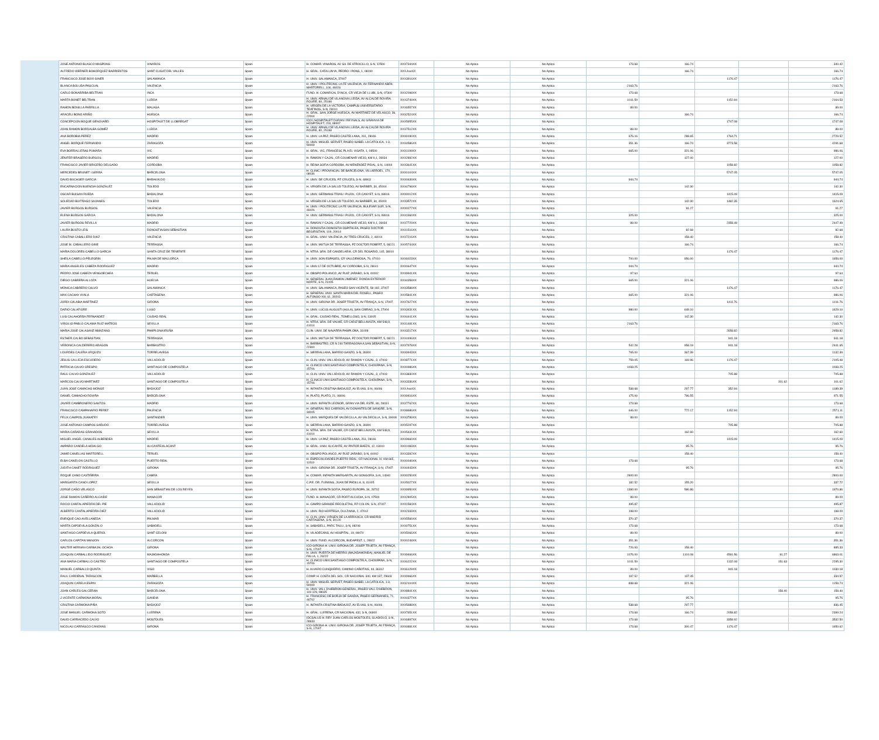| JOSE ANTONIO BLASCO MASPONS | VINAROS | Spain | H. COMAR. VINAROS, AV GIL DE ATROCILLO, S-N, 12500 | XXX7344XX | No Aplica | No Aplica | 173.68 | 166.74 | | | 340.42 |
| ALFREDO WERNER BOHORQUEZ BARRIENTOS | SANT CUGAT DEL VALLES | Spain | H. GRAL. CATALUNYA, PEDRO I PONS, 1, 08190 | XXX AxeXX | No Aplica | No Aplica | | 166.74 | | | 166.74 |
| FRANCISCO JOSE BOIX GINER | SALAMANCA | Spain | H. UNIV. SALAMANCA, 37007 | XXX3916XX | No Aplica | No Aplica | | | 1176.47 | | 1176.47 |
| BLANCA BOLUDA PASCUAL | VALENCIA | Spain | H. UNIV. I POLITECNIC LA FE VALENCIA, AV FERNANDO ABRIL MARTORELL, 106, 46026 | | No Aplica | No Aplica | 2163.76 | | | | 2163.76 |
| CARLO BONARRIBA BELTRAN | INCA | Spain | FUND. H. COMARCAL D'INCA, CR VIEJA DE LLUBI, S-N, 07300 | XXX2098XX | No Aplica | No Aplica | 173.68 | | | | 173.68 |
| MARTA BONET BELTRAN | LLEIDA | Spain | H. UNIV. ARNAU DE VILANOVA LLEIDA, AV ALCALDE ROVIRA ROURE, 80, 25198 | XXX3749XX | No Aplica | No Aplica | 1011.59 | | 1152.94 | | 2164.53 |
| RAMON BONILLA PARRILLA | MALAGA | Spain | H. VIRGEN DE LA VICTORIA, CAMPUS UNIVERSITARIO TEATINOS, S-N, 29010 | XXX6557XX | No Aplica | No Aplica | 89.00 | | | | 89.00 |
| ARACELI BONO ARIÑO | HUESCA | Spain | H. GRAL. SAN JORGE HUESCA, AV MARTINEZ DE VELASCO, 36, 22004 | XXX2524XX | No Aplica | No Aplica | | 166.74 | | | 166.74 |
| CONCEPCION BOQUE GENOVARD | HOSPITALET DE LLOBREGAT | Spain | ICO L'HOSPITALET DURAN I REYNALS, AV GRANVIA DE HOSPITALET, 203, 08907 | XXX5955XX | No Aplica | No Aplica | | | 1747.08 | | 1747.08 |
| JOAN RAMON BORDALBA GOMEZ | LLEIDA | Spain | H. UNIV. ARNAU DE VILANOVA LLEIDA, AV ALCALDE ROVIRA ROURE, 80, 25198 | XXX7512XX | No Aplica | No Aplica | 89.00 | | | | 89.00 |
| ANA BOROBIA PEREZ | MADRID | Spain | H. UNIV. LA PAZ, PASEO CASTELLANA, 261, 28046 | XXX9190XX | No Aplica | No Aplica | 676.16 | 288.65 | 1764.71 | | 2729.52 |
| ANGEL BORQUE FERNANDO | ZARAGOZA | Spain | H. UNIV. MIGUEL SERVET, PASEO ISABEL LA CATOLICA, 1-3, 50009 | XXX4586XX | No Aplica | No Aplica | 351.36 | 166.74 | 3773.58 | | 4291.68 |
| EVA BORRALLERAS PUMARA | VIC | Spain | H. GRAL. VIC, FRANCESC PLA EL VIGATA, 1, 08500 | XXX1199XX | No Aplica | No Aplica | 665.00 | 321.06 | | | 986.06 |
| JENIFER BRASERO BURGOS | MADRID | Spain | H. RAMON Y CAJAL, CR COLMENAR VIEJO, KM 9,1, 28034 | XXX2892XX | No Aplica | No Aplica | | 127.00 | | | 127.00 |
| FRANCISCO JAVIER BRICEÑO DELGADO | CORDOBA | Spain | H. REINA SOFIA CORDOBA, AV MENENDEZ PIDAL, S-N, 14004 | XXX3641XX | No Aplica | No Aplica | | | 1058.82 | | 1058.82 |
| MERCEDES BRUNET I SERRA | BARCELONA | Spain | H. CLINIC I PROVINCIAL DE BARCELONA, VILLARROEL, 170, 08036 | XXX0104XX | No Aplica | No Aplica | | | 5747.05 | | 5747.05 |
| DAVID BUCHSER GARCIA | BARAKALDO | Spain | H. UNIV. DE CRUCES, PZ CRUCES, S-N, 48903 | XXX0639XX | No Aplica | No Aplica | 944.74 | | | | 944.74 |
| ENCARNACION BUENDIA GONZALEZ | TOLEDO | Spain | H. VIRGEN DE LA SALUD TOLEDO, AV BARBER, 30, 45004 | XXX4798XX | No Aplica | No Aplica | | 142.30 | | | 142.30 |
| OSCAR BUISAN RUEDA | BADALONA | Spain | H. UNIV. GERMANS TRIAS I PUJOL, CR CANYET, S-N, 08916 | XXX0012XX | No Aplica | No Aplica | | | 1415.09 | | 1415.09 |
| SOLEDAD BUITRAGO SIVIANES | TOLEDO | Spain | H. VIRGEN DE LA SALUD TOLEDO, AV BARBER, 30, 45004 | XXX3572XX | No Aplica | No Aplica | | 142.30 | 1482.35 | | 1624.65 |
| JAVIER BURGOS BURGOS | VALENCIA | Spain | H. UNIV. I POLITECNIC LA FE VALENCIA, BULEVAR SUR, S-N, 46026 | XXX0277XX | No Aplica | No Aplica | | 91.27 | | | 91.27 |
| ELENA BURGOS GARCIA | BADALONA | Spain | H. UNIV. GERMANS TRIAS I PUJOL, CR CANYET, S-N, 08916 | XXX1960XX | No Aplica | No Aplica | 325.00 | | | | 325.00 |
| JAVIER BURGOS REVILLA | MADRID | Spain | H. RAMON Y CAJAL, CR COLMENAR VIEJO, KM 9,1, 28034 | XXX7729XX | No Aplica | No Aplica | 89.00 | | 2358.49 | | 2447.49 |
| LAURA BUSTO LEIS | DONOSTIA/SAN SEBASTIAN | Spain | H. DONOSTIA-DONOSTIA OSPITALEA, PASEO DOCTOR BEGIRISTAIN, 109, 20014 | XXX1516XX | No Aplica | No Aplica | | 82.68 | | | 82.68 |
| CRISTINA CABALLERO DIAZ | VALENCIA | Spain | H. GRAL. UNIV. VALENCIA, AV TRES CRUCES, 2, 46014 | XXX7216XX | No Aplica | No Aplica | | 158.40 | | | 158.40 |
| JOSE M. CABALLERO GINE | TERRASSA | Spain | H. UNIV. MUTUA DE TERRASSA, PZ DOCTOR ROBERT, 5, 08221 | XXX5744XX | No Aplica | No Aplica | | 166.74 | | | 166.74 |
| MARIA DOLORES CABELLO GARCIA | SANTA CRUZ DE TENERIFE | Spain | H. NTRA. SRA. DE CANDELARIA, CR DEL ROSARIO, 145, 38010 | | No Aplica | No Aplica | | | 1176.47 | | 1176.47 |
| SHEILA CABELLO PELEGRIN | PALMA DE MALLORCA | Spain | H. UNIV. SON ESPASES, CR VALLDEMOSA, 79, 07010 | XXX6023XX | No Aplica | No Aplica | 700.00 | 956.00 | | | 1656.00 |
| MARIA ANGELES CABEZA RODRIGUEZ | MADRID | Spain | H. UNIV.12 DE OCTUBRE, AV CORDOBA, S-N, 28041 | XXX0647XX | No Aplica | No Aplica | 944.74 | | | | 944.74 |
| PEDRO JOSE CABEZA VENGOECHEA | TERUEL | Spain | H. OBISPO POLANCO, AV RUIZ JARABO, S-N, 44002 | XXX9941XX | No Aplica | No Aplica | 97.64 | | | | 97.64 |
| DIEGO CABRERA ALLOZA | HUELVA | Spain | H. GENERAL JUAN RAMON JIMENEZ, RONDA EXTERIOR NORTE, S-N, 21005 | XXX4358XX | No Aplica | No Aplica | 665.00 | 321.06 | | | 986.06 |
| MONICA CABRERO CALVO | SALAMANCA | Spain | H. UNIV. SALAMANCA, PASEO SAN VICENTE, 58-182, 37007 | XXX3588XX | No Aplica | No Aplica | | | 1176.47 | | 1176.47 |
| MAX CACHAY AYALA | CARTAGENA | Spain | H. GENERAL UNIV. SANTA MARIA DEL ROSELL, PASEO ALFONSO XIII, 61, 30203 | XXX5841XX | No Aplica | No Aplica | 665.00 | 321.06 | | | 986.06 |
| JORDI CALABIA MARTINEZ | GIRONA | Spain | H. UNIV. GIRONA DR. JOSEP TRUETA, AV FRANÇA, S-N, 17007 | XXX7627XX | No Aplica | No Aplica | | | 1411.76 | | 1411.76 |
| DARIO CALAFIORE | LUGO | Spain | H. UNIV. LUCUS AUGUSTI (HULA), SAN CIBRAO, S-N, 27004 | XXX3431XX | No Aplica | No Aplica | 980.00 | 649.10 | | | 1629.10 |
| LUIS CALAHORRA FERNANDEZ | CIUDAD REAL | Spain | H. GRAL. CIUDAD REAL, TOMELLOSO, S-N, 13005 | XXX4441XX | No Aplica | No Aplica | | 142.30 | | | 142.30 |
| VIRGILIO PABLO CALAMA RUIZ-MATEOS | SEVILLA | Spain | H. NTRA. SRA. DE VALME, CR CADIZ BELLAVISTA, KM 548,9, 41014 | XXX1481XX | No Aplica | No Aplica | 2163.76 | | | | 2163.76 |
| MARIA JOSE CALASANZ ABINZANO | PAMPLONA/IRUÑA | Spain | CLIN. UNIV. DE NAVARRA PAMPLONA, 31008 | XXX3217XX | No Aplica | No Aplica | | | 2658.82 | | 2658.82 |
| ESTHER CALBO SEBASTIAN | TERRASSA | Spain | H. UNIV. MUTUA DE TERRASSA, PZ DOCTOR ROBERT, 5, 08221 | XXX4496XX | No Aplica | No Aplica | | | 941.18 | | 941.18 |
| VERONICA CALDERERO ARAGON | BARBASTRO | Spain | H. BARBASTRO, CR N 240 TARRAGONA A SAN SEBASTIAN, S-N, 22300 | XXX7978XX | No Aplica | No Aplica | 542.28 | 958.19 | 941.18 | | 2441.65 |
| LOURDES CALERA URQUIZU | TORRELAVEGA | Spain | H. SIERRALLANA, BARRIO GANZO, S-N, 39300 | XXX9943XX | No Aplica | No Aplica | 765.00 | 367.39 | | | 1132.39 |
| JESUS CALLEJA ESCUDERO | VALLADOLID | Spain | H. CLIN. UNIV. VALLADOLID, AV RAMON Y CAJAL, 3, 47003 | XXX8771XX | No Aplica | No Aplica | 759.05 | 169.96 | 1176.47 | | 2105.48 |
| PATRICIA CALVO CRESPO | SANTIAGO DE COMPOSTELA | Spain | H. CLINICO UNIV.SANTIAGO COMPOSTELA, CHOUPANA, S-N, 15706 | XXX0986XX | No Aplica | No Aplica | 1033.25 | | | | 1033.25 |
| RAUL CALVO GONZALEZ | VALLADOLID | Spain | H. CLIN. UNIV. VALLADOLID, AV RAMON Y CAJAL, 3, 47003 | XXX3830XX | No Aplica | No Aplica | | | 705.88 | | 705.88 |
| MARCOS CALVO MARTINEZ | SANTIAGO DE COMPOSTELA | Spain | H. CLINICO UNIV.SANTIAGO COMPOSTELA, CHOUPANA, S-N, 15706 | XXX3336XX | No Aplica | No Aplica | | | | 101.62 | 101.62 |
| JUAN JOSE CAMACHO MONGE | BADAJOZ | Spain | H. INFANTA CRISTINA BADAJOZ, AV ELVAS, S-N, 06006 | XXX AxeXX | No Aplica | No Aplica | 538.68 | 297.77 | 352.94 | | 1189.39 |
| DANIEL CAMACHO ROVIRA | BARCELONA | Spain | H. PLATO, PLATO, 21, 08006 | XXX9416XX | No Aplica | No Aplica | 175.00 | 796.55 | | | 971.55 |
| JAVIER CAMBRONERO SANTOS | MADRID | Spain | H. UNIV. INFANTA LEONOR, GRAN VIA DEL ESTE, 80, 28031 | XXX7762XX | No Aplica | No Aplica | 173.68 | | | | 173.68 |
| FRANCISCO CAMPANARIO PEREZ | PALENCIA | Spain | H. GENERAL RIO CARRION, AV DONANTES DE SANGRE, S-N, 34005 | XXX8686XX | No Aplica | No Aplica | 646.00 | 772.17 | 1152.94 | | 2571.11 |
| FELIX CAMPOS JUANATEY | SANTANDER | Spain | H. UNIV. MARQUES DE VALDECILLA, AV VALDECILLA, S-N, 39008 | XXX3789XX | No Aplica | No Aplica | 89.00 | | | | 89.00 |
| JOSE ANTONIO CAMPOS SAÑUDO | TORRELAVEGA | Spain | H. SIERRALLANA, BARRIO GANZO, S-N, 39300 | XXX5297XX | No Aplica | No Aplica | | | 705.88 | | 705.88 |
| MARIA CAÑADAS GRANADOS | SEVILLA | Spain | H. NTRA. SRA. DE VALME, CR CADIZ BELLAVISTA, KM 548,9, 41014 | XXX5431XX | No Aplica | No Aplica | | 162.60 | | | 162.60 |
| MIGUEL ANGEL CANALES ALBENDEA | MADRID | Spain | H. UNIV. LA PAZ, PASEO CASTELLANA, 261, 28046 | XXX9660XX | No Aplica | No Aplica | | | 1415.09 | | 1415.09 |
| AMPARO CANDELA HIDALGO | ALICANTE/ALACANT | Spain | H. GRAL. UNIV. ALICANTE, AV PINTOR BAEZA, 12, 03010 | XXX1083XX | No Aplica | No Aplica | | 95.76 | | | 95.76 |
| JAIME CANELLAS MARTORELL | TERUEL | Spain | H. OBISPO POLANCO, AV RUIZ JARABO, S-N, 44002 | XXX3392XX | No Aplica | No Aplica | | 158.40 | | | 158.40 |
| ELBA CANELON CASTILLO | PUERTO REAL | Spain | H. ESPECIALIDADES PUERTO REAL, CR NACIONAL IV, KM 665, 11510 | XXX0040XX | No Aplica | No Aplica | 173.68 | | | | 173.68 |
| JUDITH CANET RODRIGUEZ | GIRONA | Spain | H. UNIV. GIRONA DR. JOSEP TRUETA, AV FRANÇA, S-N, 17007 | XXX4443XX | No Aplica | No Aplica | | 95.76 | | | 95.76 |
| ROQUE CANO CASTIÑEIRA | CABRA | Spain | H. COMAR. INFANTA MARGARITA, AV GONGORA, S-N, 14940 | XXX0250XX | No Aplica | No Aplica | 2800.00 | | | | 2800.00 |
| MARGARITA CANO LOPEZ | SEVILLA | Spain | C.P.E. DR. FLEMING, JUAN DE PADILLA, 8, 41005 | XXX5027XX | No Aplica | No Aplica | 182.52 | 155.20 | | | 337.72 |
| JORGE CAÑO VELASCO | SAN SEBASTIAN DE LOS REYES | Spain | H. UNIV. INFANTA SOFIA, PASEO EUROPA, 34, 28702 | XXX9950XX | No Aplica | No Aplica | 1390.00 | 580.86 | | | 1970.86 |
| JOSE RAMON CAÑEIRO ALCAIDE | MANACOR | Spain | FUND. H. MANACOR, CR PORT ALCUDIA, S-N, 07500 | XXX2805XX | No Aplica | No Aplica | 89.00 | | | | 89.00 |
| ROCIO CANTALAPIEDRA DEL PIE | VALLADOLID | Spain | H. CAMPO GRANDE RECOLETAS, PZ COLON, S-N, 47007 | XXX1584XX | No Aplica | No Aplica | 495.87 | | | | 495.87 |
| ALBERTO CANTALAPIEDRA DIEZ | VALLADOLID | Spain | H. UNIV. RIO HORTEGA, DULZAINA, 2, 47012 | XXX2333XX | No Aplica | No Aplica | 198.00 | | | | 198.00 |
| ENRIQUE CAO AVELLANEDA | PALMAR | Spain | H. CLIN. UNIV. VIRGEN DE LA ARRIXACA, CR MADRID CARTAGENA, S-N, 30120 | XXX5560XX | No Aplica | No Aplica | 370.37 | | | | 370.37 |
| MARTA CAPDEVILA GONZALO | SABADELL | Spain | H. SABADELL, PARC TAULI, S-N, 08208 | XXX0751XX | No Aplica | No Aplica | 173.68 | | | | 173.68 |
| SANTIAGO CAPDEVILA QUEROL | SANT CELONI | Spain | H. VILADECANS, AV HOSPITAL, 19, 08470 | XXX5066XX | No Aplica | No Aplica | 89.00 | | | | 89.00 |
| CARLOS CAPITAN MANJON | ALCORCON | Spain | H. UNIV. FUND. ALCORCON, BUDAPEST, 1, 28922 | XXX0248XX | No Aplica | No Aplica | 351.36 | | | | 351.36 |
| WALTER HERNAN CARBAJAL OCHOA | GIRONA | Spain | ICO GIRONA-H. UNIV. GIRONA DR. JOSEP TRUETA, AV FRANÇA, S-N, 17007 | | No Aplica | No Aplica | 726.93 | 158.40 | | | 885.33 |
| JOAQUIN CARBALLIDO RODRIGUEZ | MAJADAHONDA | Spain | H. UNIV. PUERTA DE HIERRO (MAJADAHONDA), MANUEL DE FALLA, 1, 28222 | XXX9466XX | No Aplica | No Aplica | 1076.00 | 1104.08 | 4591.56 | 91.27 | 6863.01 |
| ANA MARIA CARBALLO CASTRO | SANTIAGO DE COMPOSTELA | Spain | H. CLINICO UNIV.SANTIAGO COMPOSTELA, CHOUPANA, S-N, 15706 | XXX6222XX | No Aplica | No Aplica | 1011.59 | | 1132.08 | 151.63 | 2295.30 |
| MANUEL CARBALLO QUINTA | VIGO | Spain | H. ALVARO CUNQUEIRO, CAMINO CAÑOTAIS, 44, 36312 | XXX6129XX | No Aplica | No Aplica | 89.00 | | 941.18 | | 1030.18 |
| RAUL CARDENAL TARASCON | MARBELLA | Spain | COMP. H. COSTA DEL SOL, CR NACIONAL 340, KM 187, 29603 | XXX0966XX | No Aplica | No Aplica | 197.52 | 137.45 | | | 334.97 |
| JOAQUIN CARELA ESPIN | ZARAGOZA | Spain | H. UNIV. MIGUEL SERVET, PASEO ISABEL LA CATOLICA, 1-3, 50009 | XXX2104XX | No Aplica | No Aplica | 838.68 | 321.06 | | | 1159.74 |
| JOAN CARLES GALCERAN | BARCELONA | Spain | H. UNIV. VALL D'HEBRON-GENERAL, PASEO VALL D'HEBRON, 119-129, 08035 | XXX8841XX | No Aplica | No Aplica | | | | 158.40 | 158.40 |
| J.VICENTE CARMONA MORAL | GANDIA | Spain | H. FRANCESC DE BORJA DE GANDIA, PASEO GERMANIES, 71, 46702 | XXX4377XX | No Aplica | No Aplica | | 95.76 | | | 95.76 |
| CRISTINA CARMONA PIÑA | BADAJOZ | Spain | H. INFANTA CRISTINA BADAJOZ, AV ELVAS, S-N, 06006 | XXX5688XX | No Aplica | No Aplica | 538.68 | 297.77 | | | 836.45 |
| JOSE MANUEL CARMONA SOTO | LLERENA | Spain | H. GRAL. LLERENA, CR NACIONAL 432, S-N, 06900 | XXX7651XX | No Aplica | No Aplica | 173.68 | 166.74 | 2058.82 | | 2399.24 |
| DAVID CARRACEDO CALVO | MOSTOLES | Spain | IDCSALUD H. REY JUAN CARLOS MOSTOLES, GLADIOLO, S-N, 28933 | XXX6897XX | No Aplica | No Aplica | 173.68 | | 3358.92 | | 3532.50 |
| NICOLAU CARRASCO CANOVAS | GIRONA | Spain | ICO GIRONA-H. UNIV. GIRONA DR. JOSEP TRUETA, AV FRANÇA, S-N, 17007 | XXX0881XX | No Aplica | No Aplica | 173.68 | 300.47 | 1176.47 | | 1650.62 |